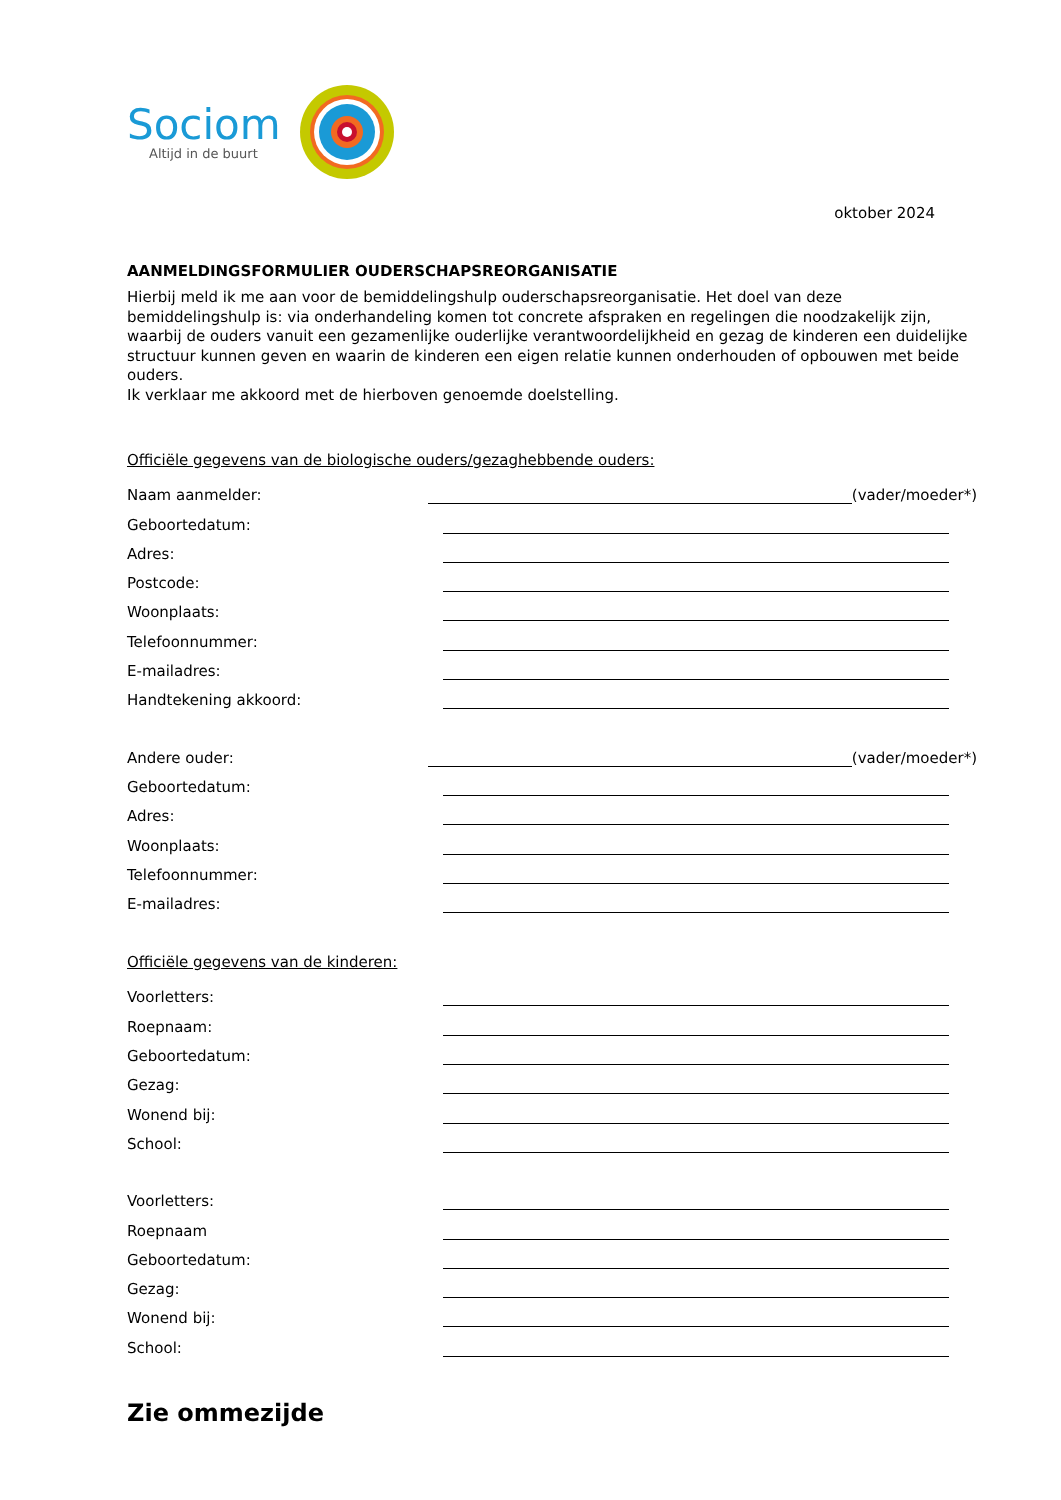Sociom
Altijd in de buurt
oktober 2024
AANMELDINGSFORMULIER OUDERSCHAPSREORGANISATIE
Hierbij meld ik me aan voor de bemiddelingshulp ouderschapsreorganisatie. Het doel van deze bemiddelingshulp is: via onderhandeling komen tot concrete afspraken en regelingen die noodzakelijk zijn, waarbij de ouders vanuit een gezamenlijke ouderlijke verantwoordelijkheid en gezag de kinderen een duidelijke structuur kunnen geven en waarin de kinderen een eigen relatie kunnen onderhouden of opbouwen met beide ouders.
Ik verklaar me akkoord met de hierboven genoemde doelstelling.
Officiële gegevens van de biologische ouders/gezaghebbende ouders:
Naam aanmelder: (vader/moeder*)
Geboortedatum:
Adres:
Postcode:
Woonplaats:
Telefoonnummer:
E-mailadres:
Handtekening akkoord:
Andere ouder: (vader/moeder*)
Geboortedatum:
Adres:
Woonplaats:
Telefoonnummer:
E-mailadres:
Officiële gegevens van de kinderen:
Voorletters:
Roepnaam:
Geboortedatum:
Gezag:
Wonend bij:
School:
Voorletters:
Roepnaam
Geboortedatum:
Gezag:
Wonend bij:
School:
Zie ommezijde